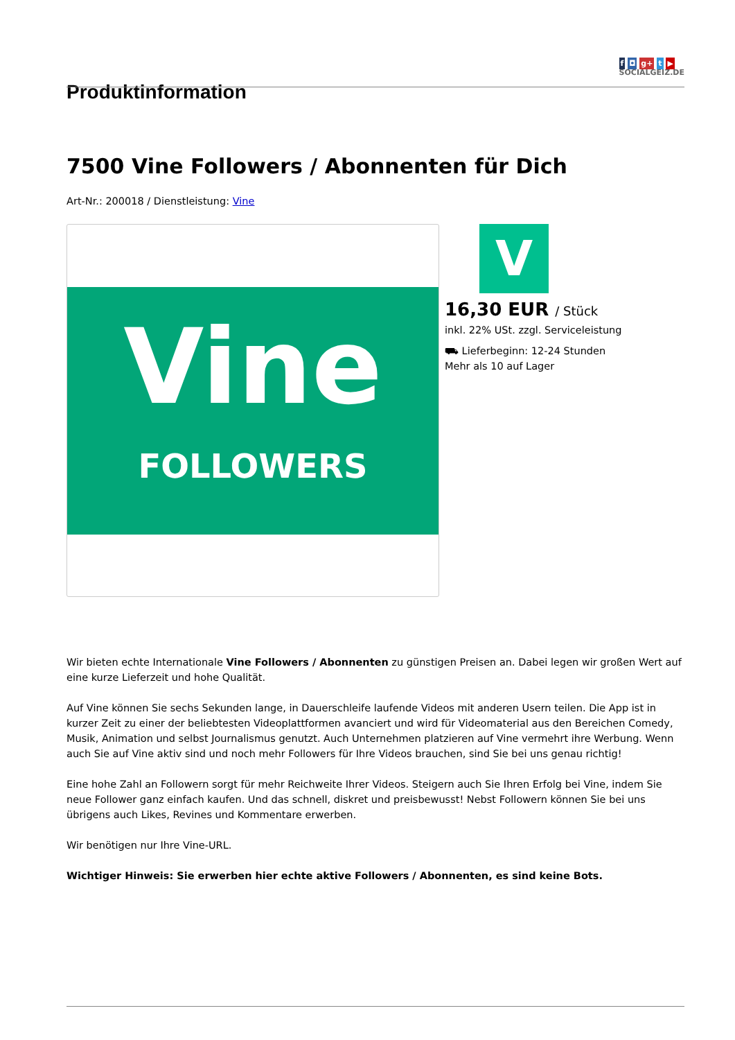f ◘ g+ t ▶
SOCIALGEIZ.DE
Produktinformation
7500 Vine Followers / Abonnenten für Dich
Art-Nr.: 200018 / Dienstleistung: Vine
Vine
FOLLOWERS
V
16,30 EUR / Stück
inkl. 22% USt. zzgl. Serviceleistung
⛟ Lieferbeginn: 12-24 Stunden
Mehr als 10 auf Lager
Wir bieten echte Internationale Vine Followers / Abonnenten zu günstigen Preisen an. Dabei legen wir großen Wert auf eine kurze Lieferzeit und hohe Qualität.
Auf Vine können Sie sechs Sekunden lange, in Dauerschleife laufende Videos mit anderen Usern teilen. Die App ist in kurzer Zeit zu einer der beliebtesten Videoplattformen avanciert und wird für Videomaterial aus den Bereichen Comedy, Musik, Animation und selbst Journalismus genutzt. Auch Unternehmen platzieren auf Vine vermehrt ihre Werbung. Wenn auch Sie auf Vine aktiv sind und noch mehr Followers für Ihre Videos brauchen, sind Sie bei uns genau richtig!
Eine hohe Zahl an Followern sorgt für mehr Reichweite Ihrer Videos. Steigern auch Sie Ihren Erfolg bei Vine, indem Sie neue Follower ganz einfach kaufen. Und das schnell, diskret und preisbewusst! Nebst Followern können Sie bei uns übrigens auch Likes, Revines und Kommentare erwerben.
Wir benötigen nur Ihre Vine-URL.
Wichtiger Hinweis: Sie erwerben hier echte aktive Followers / Abonnenten, es sind keine Bots.